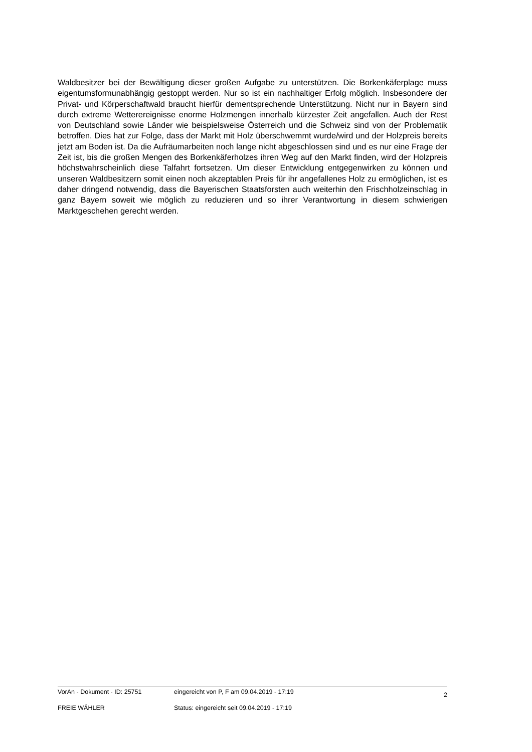Waldbesitzer bei der Bewältigung dieser großen Aufgabe zu unterstützen. Die Borkenkäferplage muss eigentumsformunabhängig gestoppt werden. Nur so ist ein nachhaltiger Erfolg möglich. Insbesondere der Privat- und Körperschaftwald braucht hierfür dementsprechende Unterstützung. Nicht nur in Bayern sind durch extreme Wetterereignisse enorme Holzmengen innerhalb kürzester Zeit angefallen. Auch der Rest von Deutschland sowie Länder wie beispielsweise Österreich und die Schweiz sind von der Problematik betroffen. Dies hat zur Folge, dass der Markt mit Holz überschwemmt wurde/wird und der Holzpreis bereits jetzt am Boden ist. Da die Aufräumarbeiten noch lange nicht abgeschlossen sind und es nur eine Frage der Zeit ist, bis die großen Mengen des Borkenkäferholzes ihren Weg auf den Markt finden, wird der Holzpreis höchstwahrscheinlich diese Talfahrt fortsetzen. Um dieser Entwicklung entgegenwirken zu können und unseren Waldbesitzern somit einen noch akzeptablen Preis für ihr angefallenes Holz zu ermöglichen, ist es daher dringend notwendig, dass die Bayerischen Staatsforsten auch weiterhin den Frischholzeinschlag in ganz Bayern soweit wie möglich zu reduzieren und so ihrer Verantwortung in diesem schwierigen Marktgeschehen gerecht werden.
| VorAn - Dokument - ID: 25751 | eingereicht von P, F am 09.04.2019 - 17:19 | 2 |
| FREIE WÄHLER | Status: eingereicht seit 09.04.2019 - 17:19 | |